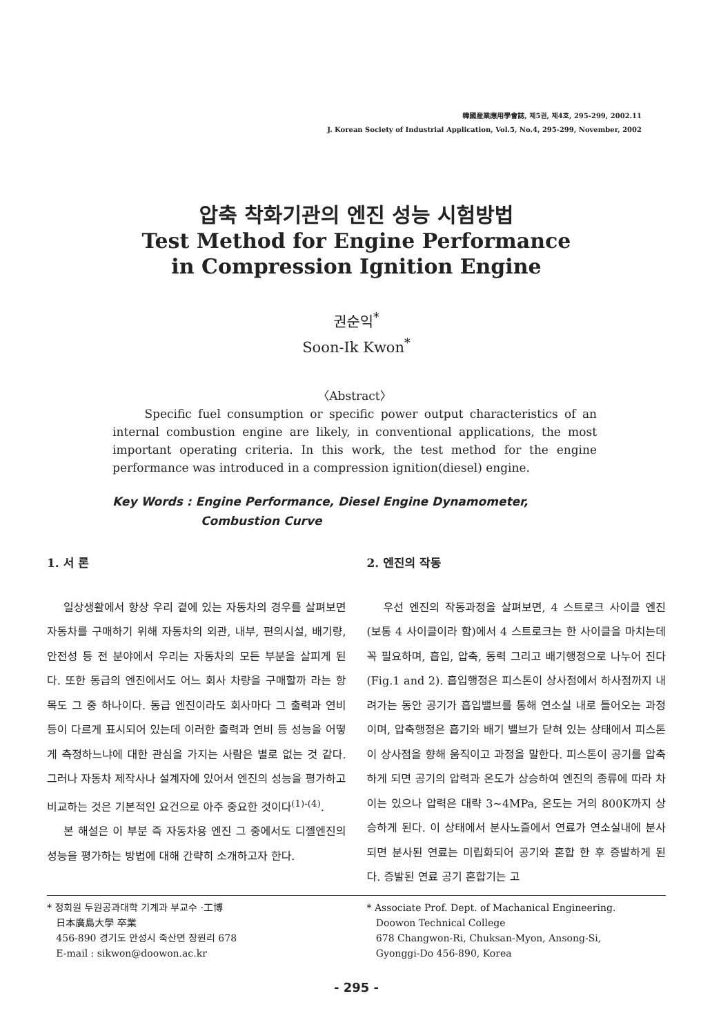韓國産業應用學會誌, 제5권, 제4호, 295-299, 2002.11
J. Korean Society of Industrial Application, Vol.5, No.4, 295-299, November, 2002
압축 착화기관의 엔진 성능 시험방법
Test Method for Engine Performance
in Compression Ignition Engine
권순익<sup>*</sup>
Soon-Ik Kwon<sup>*</sup>
〈Abstract〉
Specific fuel consumption or specific power output characteristics of an internal combustion engine are likely, in conventional applications, the most important operating criteria. In this work, the test method for the engine performance was introduced in a compression ignition(diesel) engine.
Key Words : Engine Performance, Diesel Engine Dynamometer,
Combustion Curve
1. 서 론
일상생활에서 항상 우리 곁에 있는 자동차의 경우를 살펴보면 자동차를 구매하기 위해 자동차의 외관, 내부, 편의시설, 배기량, 안전성 등 전 분야에서 우리는 자동차의 모든 부분을 살피게 된다. 또한 동급의 엔진에서도 어느 회사 차량을 구매할까 라는 항목도 그 중 하나이다. 동급 엔진이라도 회사마다 그 출력과 연비 등이 다르게 표시되어 있는데 이러한 출력과 연비 등 성능을 어떻게 측정하느냐에 대한 관심을 가지는 사람은 별로 없는 것 같다. 그러나 자동차 제작사나 설계자에 있어서 엔진의 성능을 평가하고 비교하는 것은 기본적인 요건으로 아주 중요한 것이다<sup>(1)-(4)</sup>.
본 해설은 이 부분 즉 자동차용 엔진 그 중에서도 디젤엔진의 성능을 평가하는 방법에 대해 간략히 소개하고자 한다.
2. 엔진의 작동
우선 엔진의 작동과정을 살펴보면, 4 스트로크 사이클 엔진(보통 4 사이클이라 함)에서 4 스트로크는 한 사이클을 마치는데 꼭 필요하며, 흡입, 압축, 동력 그리고 배기행정으로 나누어 진다(Fig.1 and 2). 흡입행정은 피스톤이 상사점에서 하사점까지 내려가는 동안 공기가 흡입밸브를 통해 연소실 내로 들어오는 과정이며, 압축행정은 흡기와 배기 밸브가 닫혀 있는 상태에서 피스톤이 상사점을 향해 움직이고 과정을 말한다. 피스톤이 공기를 압축하게 되면 공기의 압력과 온도가 상승하여 엔진의 종류에 따라 차이는 있으나 압력은 대략 3~4MPa, 온도는 거의 800K까지 상승하게 된다. 이 상태에서 분사노즐에서 연료가 연소실내에 분사되면 분사된 연료는 미립화되어 공기와 혼합 한 후 증발하게 된다. 증발된 연료 공기 혼합기는 고
* 정회원 두원공과대학 기계과 부교수 ·工博
日本廣島大學 卒業
456-890 경기도 안성시 죽산면 장원리 678
E-mail : sikwon@doowon.ac.kr
* Associate Prof. Dept. of Machanical Engineering.
Doowon Technical College
678 Changwon-Ri, Chuksan-Myon, Ansong-Si,
Gyonggi-Do 456-890, Korea
- 295 -